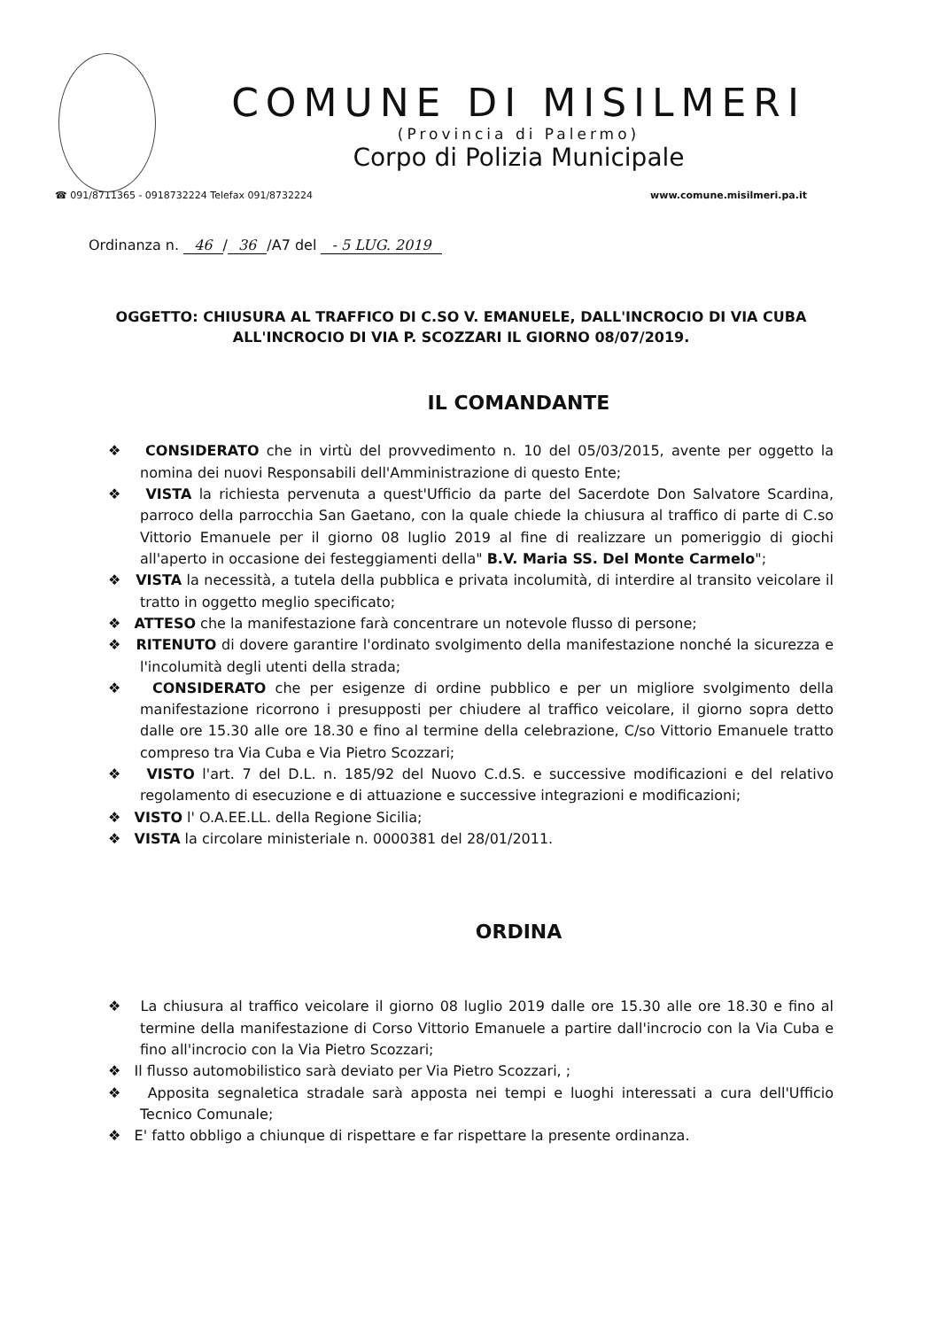COMUNE DI MISILMERI
(Provincia di Palermo)
Corpo di Polizia Municipale
☎ 091/8711365 - 0918732224 Telefax 091/8732224
www.comune.misilmeri.pa.it
Ordinanza n. 46 / 36 /A7 del - 5 LUG. 2019
OGGETTO: CHIUSURA AL TRAFFICO DI C.SO V. EMANUELE, DALL'INCROCIO DI VIA CUBA ALL'INCROCIO DI VIA P. SCOZZARI IL GIORNO 08/07/2019.
IL COMANDANTE
❖ CONSIDERATO che in virtù del provvedimento n. 10 del 05/03/2015, avente per oggetto la nomina dei nuovi Responsabili dell'Amministrazione di questo Ente;
❖ VISTA la richiesta pervenuta a quest'Ufficio da parte del Sacerdote Don Salvatore Scardina, parroco della parrocchia San Gaetano, con la quale chiede la chiusura al traffico di parte di C.so Vittorio Emanuele per il giorno 08 luglio 2019 al fine di realizzare un pomeriggio di giochi all'aperto in occasione dei festeggiamenti della" B.V. Maria SS. Del Monte Carmelo";
❖ VISTA la necessità, a tutela della pubblica e privata incolumità, di interdire al transito veicolare il tratto in oggetto meglio specificato;
❖ ATTESO che la manifestazione farà concentrare un notevole flusso di persone;
❖ RITENUTO di dovere garantire l'ordinato svolgimento della manifestazione nonché la sicurezza e l'incolumità degli utenti della strada;
❖ CONSIDERATO che per esigenze di ordine pubblico e per un migliore svolgimento della manifestazione ricorrono i presupposti per chiudere al traffico veicolare, il giorno sopra detto dalle ore 15.30 alle ore 18.30 e fino al termine della celebrazione, C/so Vittorio Emanuele tratto compreso tra Via Cuba e Via Pietro Scozzari;
❖ VISTO l'art. 7 del D.L. n. 185/92 del Nuovo C.d.S. e successive modificazioni e del relativo regolamento di esecuzione e di attuazione e successive integrazioni e modificazioni;
❖ VISTO l' O.A.EE.LL. della Regione Sicilia;
❖ VISTA la circolare ministeriale n. 0000381 del 28/01/2011.
ORDINA
❖ La chiusura al traffico veicolare il giorno 08 luglio 2019 dalle ore 15.30 alle ore 18.30 e fino al termine della manifestazione di Corso Vittorio Emanuele a partire dall'incrocio con la Via Cuba e fino all'incrocio con la Via Pietro Scozzari;
❖ Il flusso automobilistico sarà deviato per Via Pietro Scozzari, ;
❖ Apposita segnaletica stradale sarà apposta nei tempi e luoghi interessati a cura dell'Ufficio Tecnico Comunale;
❖ E' fatto obbligo a chiunque di rispettare e far rispettare la presente ordinanza.